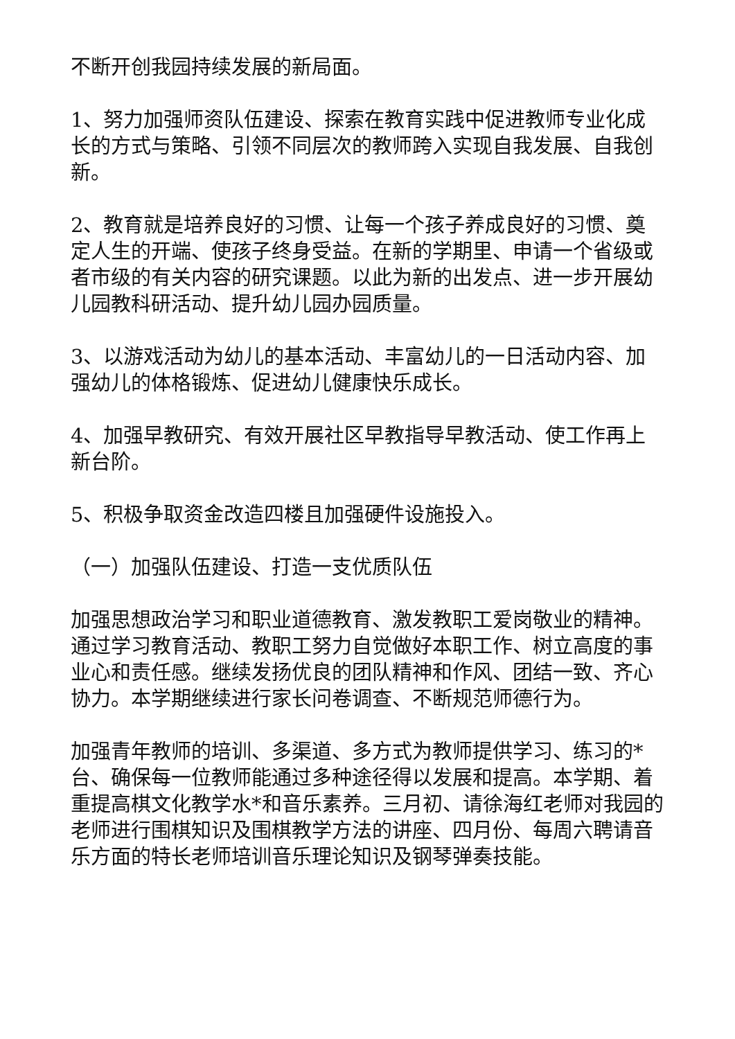不断开创我园持续发展的新局面。
1、努力加强师资队伍建设、探索在教育实践中促进教师专业化成长的方式与策略、引领不同层次的教师跨入实现自我发展、自我创新。
2、教育就是培养良好的习惯、让每一个孩子养成良好的习惯、奠定人生的开端、使孩子终身受益。在新的学期里、申请一个省级或者市级的有关内容的研究课题。以此为新的出发点、进一步开展幼儿园教科研活动、提升幼儿园办园质量。
3、以游戏活动为幼儿的基本活动、丰富幼儿的一日活动内容、加强幼儿的体格锻炼、促进幼儿健康快乐成长。
4、加强早教研究、有效开展社区早教指导早教活动、使工作再上新台阶。
5、积极争取资金改造四楼且加强硬件设施投入。
（一）加强队伍建设、打造一支优质队伍
加强思想政治学习和职业道德教育、激发教职工爱岗敬业的精神。通过学习教育活动、教职工努力自觉做好本职工作、树立高度的事业心和责任感。继续发扬优良的团队精神和作风、团结一致、齐心协力。本学期继续进行家长问卷调查、不断规范师德行为。
加强青年教师的培训、多渠道、多方式为教师提供学习、练习的*台、确保每一位教师能通过多种途径得以发展和提高。本学期、着重提高棋文化教学水*和音乐素养。三月初、请徐海红老师对我园的老师进行围棋知识及围棋教学方法的讲座、四月份、每周六聘请音乐方面的特长老师培训音乐理论知识及钢琴弹奏技能。